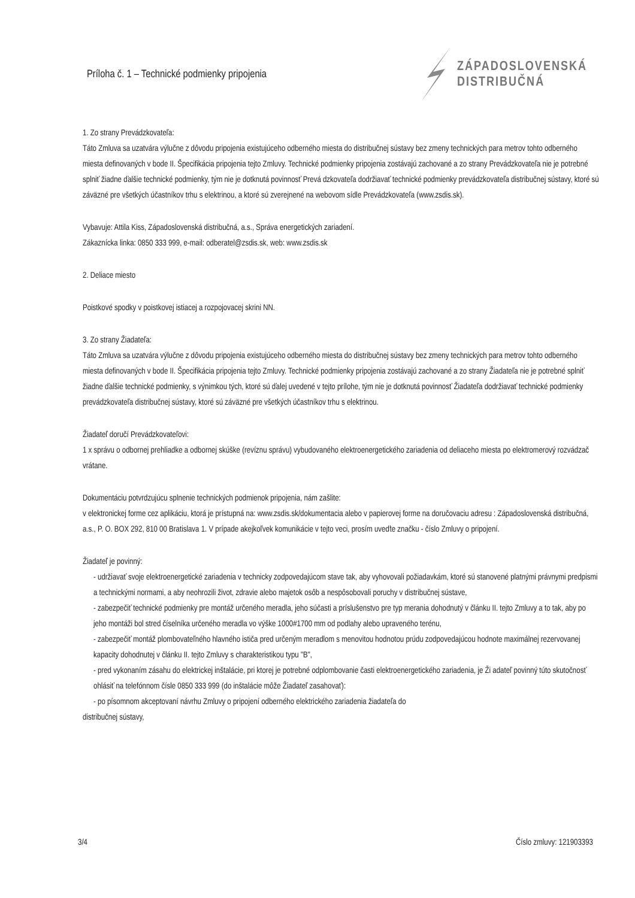Príloha č. 1 – Technické podmienky pripojenia
ZÁPADOSLOVENSKÁ
DISTRIBUČNÁ
1. Zo strany Prevádzkovateľa:
Táto Zmluva sa uzatvára výlučne z dôvodu pripojenia existujúceho odberného miesta do distribučnej sústavy bez zmeny technických para metrov tohto odberného miesta definovaných v bode II. Špecifikácia pripojenia tejto Zmluvy. Technické podmienky pripojenia zostávajú zachované a zo strany Prevádzkovateľa nie je potrebné splniť žiadne ďalšie technické podmienky, tým nie je dotknutá povinnosť Prevá dzkovateľa dodržiavať technické podmienky prevádzkovateľa distribučnej sústavy, ktoré sú záväzné pre všetkých účastníkov trhu s elektrinou, a ktoré sú zverejnené na webovom sídle Prevádzkovateľa (www.zsdis.sk).
Vybavuje: Attila Kiss, Západoslovenská distribučná, a.s., Správa energetických zariadení.
Zákaznícka linka: 0850 333 999, e-mail: odberatel@zsdis.sk, web: www.zsdis.sk
2. Deliace miesto
Poistkové spodky v poistkovej istiacej a rozpojovacej skrini NN.
3. Zo strany Žiadateľa:
Táto Zmluva sa uzatvára výlučne z dôvodu pripojenia existujúceho odberného miesta do distribučnej sústavy bez zmeny technických para metrov tohto odberného miesta definovaných v bode II. Špecifikácia pripojenia tejto Zmluvy. Technické podmienky pripojenia zostávajú zachované a zo strany Žiadateľa nie je potrebné splniť žiadne ďalšie technické podmienky, s výnimkou tých, ktoré sú ďalej uvedené v tejto prílohe, tým nie je dotknutá povinnosť Žiadateľa dodržiavať technické podmienky prevádzkovateľa distribučnej sústavy, ktoré sú záväzné pre všetkých účastníkov trhu s elektrinou.
Žiadateľ doručí Prevádzkovateľovi:
1 x správu o odbornej prehliadke a odbornej skúške (revíznu správu) vybudovaného elektroenergetického zariadenia od deliaceho miesta po elektromerový rozvádzač vrátane.
Dokumentáciu potvrdzujúcu splnenie technických podmienok pripojenia, nám zašlite:
v elektronickej forme cez aplikáciu, ktorá je prístupná na: www.zsdis.sk/dokumentacia alebo v papierovej forme na doručovaciu adresu : Západoslovenská distribučná, a.s., P. O. BOX 292, 810 00 Bratislava 1. V prípade akejkoľvek komunikácie v tejto veci, prosím uveďte značku - číslo Zmluvy o pripojení.
Žiadateľ je povinný:
- udržiavať svoje elektroenergetické zariadenia v technicky zodpovedajúcom stave tak, aby vyhovovali požiadavkám, ktoré sú stanovené platnými právnymi predpismi a technickými normami, a aby neohrozili život, zdravie alebo majetok osôb a nespôsobovali poruchy v distribučnej sústave,
- zabezpečiť technické podmienky pre montáž určeného meradla, jeho súčasti a príslušenstvo pre typ merania dohodnutý v článku II. tejto Zmluvy a to tak, aby po jeho montáži bol stred číselníka určeného meradla vo výške 1000#1700 mm od podlahy alebo upraveného terénu,
- zabezpečiť montáž plombovateľného hlavného ističa pred určeným meradlom s menovitou hodnotou prúdu zodpovedajúcou hodnote maximálnej rezervovanej kapacity dohodnutej v článku II. tejto Zmluvy s charakteristikou typu "B",
- pred vykonaním zásahu do elektrickej inštalácie, pri ktorej je potrebné odplombovanie časti elektroenergetického zariadenia, je Ži adateľ povinný túto skutočnosť ohlásiť na telefónnom čísle 0850 333 999 (do inštalácie môže Žiadateľ zasahovať):
- po písomnom akceptovaní návrhu Zmluvy o pripojení odberného elektrického zariadenia žiadateľa do
distribučnej sústavy,
3/4 Číslo zmluvy: 121903393